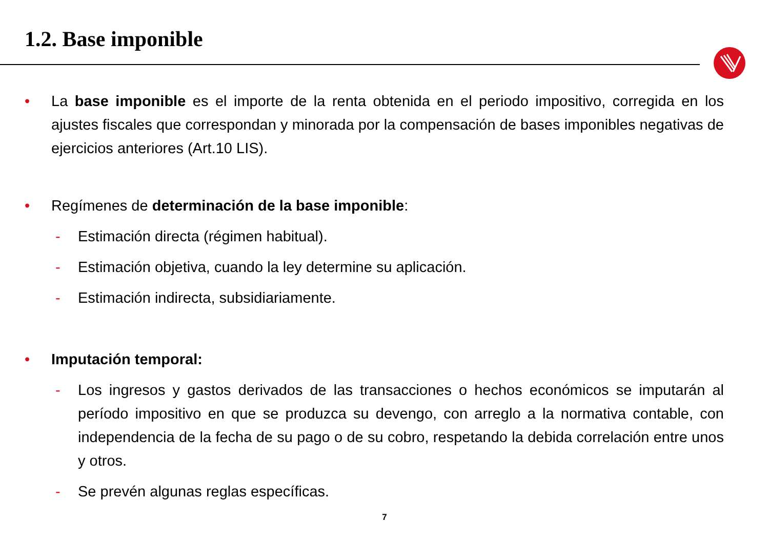1.2. Base imponible
• La base imponible es el importe de la renta obtenida en el periodo impositivo, corregida en los ajustes fiscales que correspondan y minorada por la compensación de bases imponibles negativas de ejercicios anteriores (Art.10 LIS).
• Regímenes de determinación de la base imponible:
- Estimación directa (régimen habitual).
- Estimación objetiva, cuando la ley determine su aplicación.
- Estimación indirecta, subsidiariamente.
• Imputación temporal:
- Los ingresos y gastos derivados de las transacciones o hechos económicos se imputarán al período impositivo en que se produzca su devengo, con arreglo a la normativa contable, con independencia de la fecha de su pago o de su cobro, respetando la debida correlación entre unos y otros.
- Se prevén algunas reglas específicas.
7